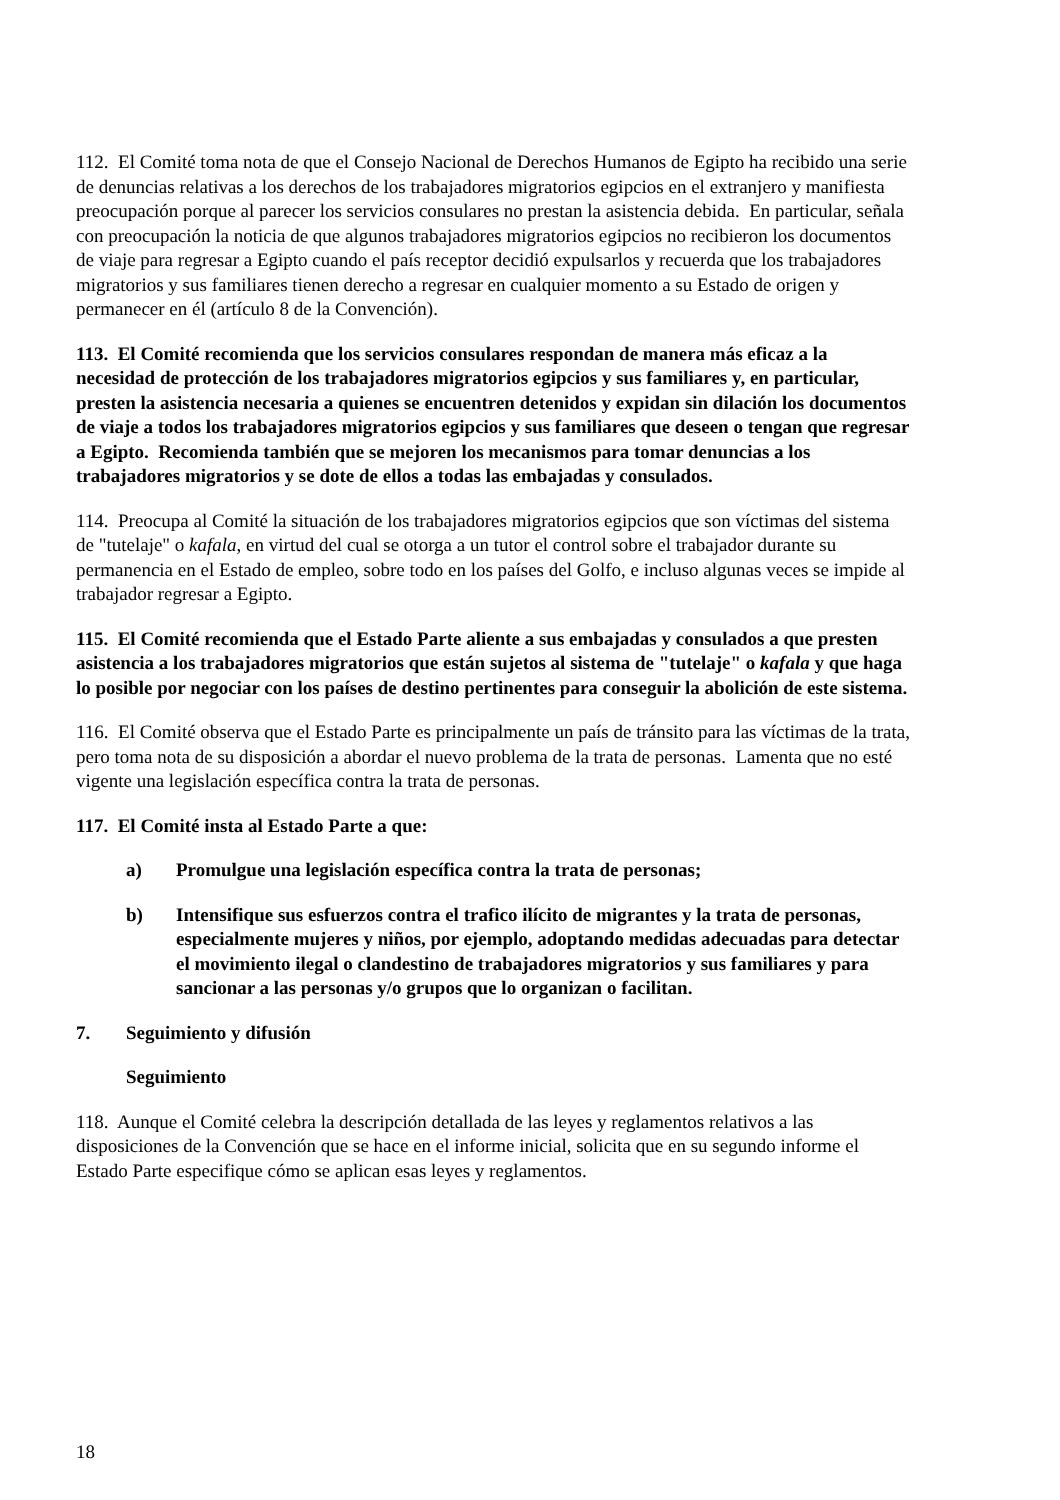112. El Comité toma nota de que el Consejo Nacional de Derechos Humanos de Egipto ha recibido una serie de denuncias relativas a los derechos de los trabajadores migratorios egipcios en el extranjero y manifiesta preocupación porque al parecer los servicios consulares no prestan la asistencia debida. En particular, señala con preocupación la noticia de que algunos trabajadores migratorios egipcios no recibieron los documentos de viaje para regresar a Egipto cuando el país receptor decidió expulsarlos y recuerda que los trabajadores migratorios y sus familiares tienen derecho a regresar en cualquier momento a su Estado de origen y permanecer en él (artículo 8 de la Convención).
113. El Comité recomienda que los servicios consulares respondan de manera más eficaz a la necesidad de protección de los trabajadores migratorios egipcios y sus familiares y, en particular, presten la asistencia necesaria a quienes se encuentren detenidos y expidan sin dilación los documentos de viaje a todos los trabajadores migratorios egipcios y sus familiares que deseen o tengan que regresar a Egipto. Recomienda también que se mejoren los mecanismos para tomar denuncias a los trabajadores migratorios y se dote de ellos a todas las embajadas y consulados.
114. Preocupa al Comité la situación de los trabajadores migratorios egipcios que son víctimas del sistema de "tutelaje" o kafala, en virtud del cual se otorga a un tutor el control sobre el trabajador durante su permanencia en el Estado de empleo, sobre todo en los países del Golfo, e incluso algunas veces se impide al trabajador regresar a Egipto.
115. El Comité recomienda que el Estado Parte aliente a sus embajadas y consulados a que presten asistencia a los trabajadores migratorios que están sujetos al sistema de "tutelaje" o kafala y que haga lo posible por negociar con los países de destino pertinentes para conseguir la abolición de este sistema.
116. El Comité observa que el Estado Parte es principalmente un país de tránsito para las víctimas de la trata, pero toma nota de su disposición a abordar el nuevo problema de la trata de personas. Lamenta que no esté vigente una legislación específica contra la trata de personas.
117. El Comité insta al Estado Parte a que:
a) Promulgue una legislación específica contra la trata de personas;
b) Intensifique sus esfuerzos contra el trafico ilícito de migrantes y la trata de personas, especialmente mujeres y niños, por ejemplo, adoptando medidas adecuadas para detectar el movimiento ilegal o clandestino de trabajadores migratorios y sus familiares y para sancionar a las personas y/o grupos que lo organizan o facilitan.
7. Seguimiento y difusión
Seguimiento
118. Aunque el Comité celebra la descripción detallada de las leyes y reglamentos relativos a las disposiciones de la Convención que se hace en el informe inicial, solicita que en su segundo informe el Estado Parte especifique cómo se aplican esas leyes y reglamentos.
18